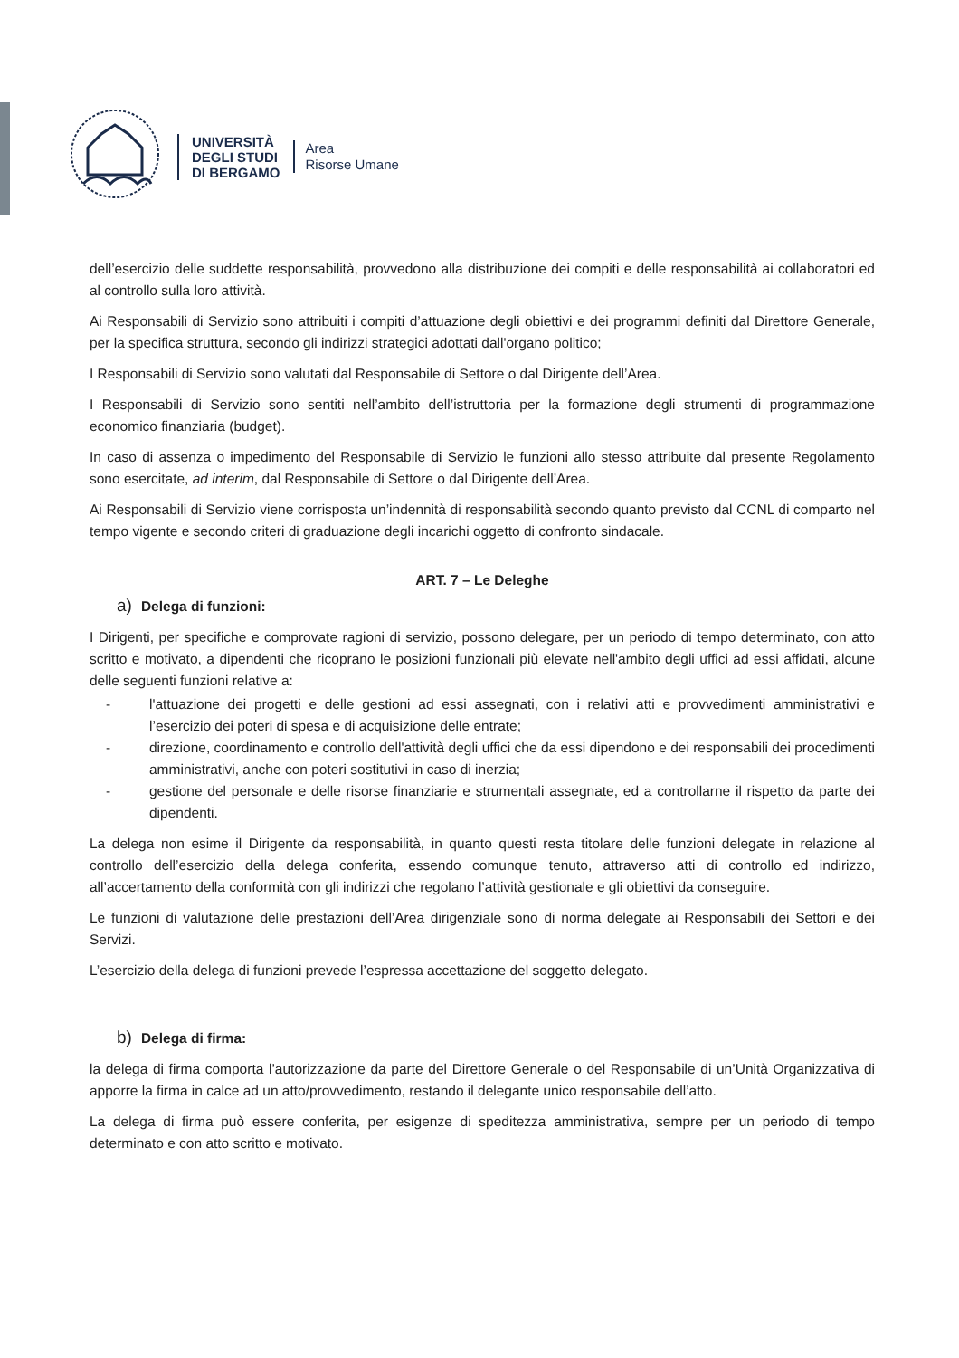UNIVERSITÀ
DEGLI STUDI
DI BERGAMO
Area
Risorse Umane
dell’esercizio delle suddette responsabilità, provvedono alla distribuzione dei compiti e delle responsabilità ai collaboratori ed al controllo sulla loro attività.
Ai Responsabili di Servizio sono attribuiti i compiti d’attuazione degli obiettivi e dei programmi definiti dal Direttore Generale, per la specifica struttura, secondo gli indirizzi strategici adottati dall'organo politico;
I Responsabili di Servizio sono valutati dal Responsabile di Settore o dal Dirigente dell’Area.
I Responsabili di Servizio sono sentiti nell’ambito dell’istruttoria per la formazione degli strumenti di programmazione economico finanziaria (budget).
In caso di assenza o impedimento del Responsabile di Servizio le funzioni allo stesso attribuite dal presente Regolamento sono esercitate, ad interim, dal Responsabile di Settore o dal Dirigente dell’Area.
Ai Responsabili di Servizio viene corrisposta un’indennità di responsabilità secondo quanto previsto dal CCNL di comparto nel tempo vigente e secondo criteri di graduazione degli incarichi oggetto di confronto sindacale.
ART. 7 – Le Deleghe
a) Delega di funzioni:
I Dirigenti, per specifiche e comprovate ragioni di servizio, possono delegare, per un periodo di tempo determinato, con atto scritto e motivato, a dipendenti che ricoprano le posizioni funzionali più elevate nell'ambito degli uffici ad essi affidati, alcune delle seguenti funzioni relative a:
- l'attuazione dei progetti e delle gestioni ad essi assegnati, con i relativi atti e provvedimenti amministrativi e l’esercizio dei poteri di spesa e di acquisizione delle entrate;
- direzione, coordinamento e controllo dell'attività degli uffici che da essi dipendono e dei responsabili dei procedimenti amministrativi, anche con poteri sostitutivi in caso di inerzia;
- gestione del personale e delle risorse finanziarie e strumentali assegnate, ed a controllarne il rispetto da parte dei dipendenti.
La delega non esime il Dirigente da responsabilità, in quanto questi resta titolare delle funzioni delegate in relazione al controllo dell’esercizio della delega conferita, essendo comunque tenuto, attraverso atti di controllo ed indirizzo, all’accertamento della conformità con gli indirizzi che regolano l’attività gestionale e gli obiettivi da conseguire.
Le funzioni di valutazione delle prestazioni dell’Area dirigenziale sono di norma delegate ai Responsabili dei Settori e dei Servizi.
L’esercizio della delega di funzioni prevede l’espressa accettazione del soggetto delegato.
b) Delega di firma:
la delega di firma comporta l’autorizzazione da parte del Direttore Generale o del Responsabile di un’Unità Organizzativa di apporre la firma in calce ad un atto/provvedimento, restando il delegante unico responsabile dell’atto.
La delega di firma può essere conferita, per esigenze di speditezza amministrativa, sempre per un periodo di tempo determinato e con atto scritto e motivato.